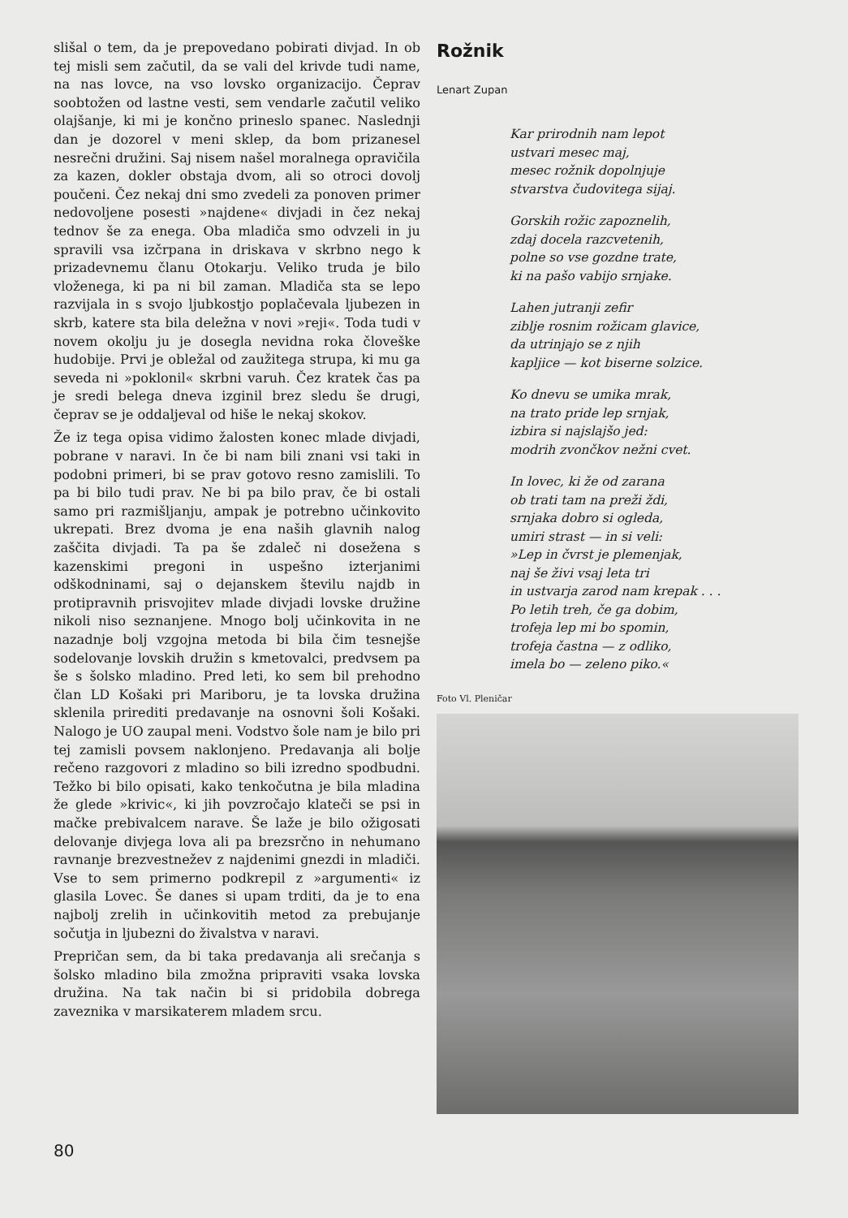slišal o tem, da je prepovedano pobirati divjad. In ob tej misli sem začutil, da se vali del krivde tudi name, na nas lovce, na vso lovsko organizacijo. Čeprav soobtožen od lastne vesti, sem vendarle začutil veliko olajšanje, ki mi je končno prineslo spanec. Naslednji dan je dozorel v meni sklep, da bom prizanesel nesrečni družini. Saj nisem našel moralnega opravičila za kazen, dokler obstaja dvom, ali so otroci dovolj poučeni. Čez nekaj dni smo zvedeli za ponoven primer nedovoljene posesti »najdene« divjadi in čez nekaj tednov še za enega. Oba mladiča smo odvzeli in ju spravili vsa izčrpana in driskava v skrbno nego k prizadevnemu članu Otokarju. Veliko truda je bilo vloženega, ki pa ni bil zaman. Mladiča sta se lepo razvijala in s svojo ljubkostjo poplačevala ljubezen in skrb, katere sta bila deležna v novi »reji«. Toda tudi v novem okolju ju je dosegla nevidna roka človeške hudobije. Prvi je obležal od zaužitega strupa, ki mu ga seveda ni »poklonil« skrbni varuh. Čez kratek čas pa je sredi belega dneva izginil brez sledu še drugi, čeprav se je oddaljeval od hiše le nekaj skokov.
Že iz tega opisa vidimo žalosten konec mlade divjadi, pobrane v naravi. In če bi nam bili znani vsi taki in podobni primeri, bi se prav gotovo resno zamislili. To pa bi bilo tudi prav. Ne bi pa bilo prav, če bi ostali samo pri razmišljanju, ampak je potrebno učinkovito ukrepati. Brez dvoma je ena naših glavnih nalog zaščita divjadi. Ta pa še zdaleč ni dosežena s kazenskimi pregoni in uspešno izterjanimi odškodninami, saj o dejanskem številu najdb in protipravnih prisvojitev mlade divjadi lovske družine nikoli niso seznanjene. Mnogo bolj učinkovita in ne nazadnje bolj vzgojna metoda bi bila čim tesnejše sodelovanje lovskih družin s kmetovalci, predvsem pa še s šolsko mladino. Pred leti, ko sem bil prehodno član LD Košaki pri Mariboru, je ta lovska družina sklenila prirediti predavanje na osnovni šoli Košaki. Nalogo je UO zaupal meni. Vodstvo šole nam je bilo pri tej zamisli povsem naklonjeno. Predavanja ali bolje rečeno razgovori z mladino so bili izredno spodbudni. Težko bi bilo opisati, kako tenkočutna je bila mladina že glede »krivic«, ki jih povzročajo klateči se psi in mačke prebivalcem narave. Še laže je bilo ožigosati delovanje divjega lova ali pa brezsrčno in nehumano ravnanje brezvestnežev z najdenimi gnezdi in mladiči. Vse to sem primerno podkrepil z »argumenti« iz glasila Lovec. Še danes si upam trditi, da je to ena najbolj zrelih in učinkovitih metod za prebujanje sočutja in ljubezni do živalstva v naravi.
Prepričan sem, da bi taka predavanja ali srečanja s šolsko mladino bila zmožna pripraviti vsaka lovska družina. Na tak način bi si pridobila dobrega zaveznika v marsikaterem mladem srcu.
Rožnik
Lenart Zupan
Kar prirodnih nam lepot
ustvari mesec maj,
mesec rožnik dopolnjuje
stvarstva čudovitega sijaj.
Gorskih rožic zapoznelih,
zdaj docela razcvetenih,
polne so vse gozdne trate,
ki na pašo vabijo srnjake.
Lahen jutranji zefir
ziblje rosnim rožicam glavice,
da utrinjajo se z njih
kapljice — kot biserne solzice.
Ko dnevu se umika mrak,
na trato pride lep srnjak,
izbira si najslajšo jed:
modrih zvončkov nežni cvet.
In lovec, ki že od zarana
ob trati tam na preži ždi,
srnjaka dobro si ogleda,
umiri strast — in si veli:
»Lep in čvrst je plemenjak,
naj še živi vsaj leta tri
in ustvarja zarod nam krepak . . .
Po letih treh, če ga dobim,
trofeja lep mi bo spomin,
trofeja častna — z odliko,
imela bo — zeleno piko.«
Foto Vl. Pleničar
80